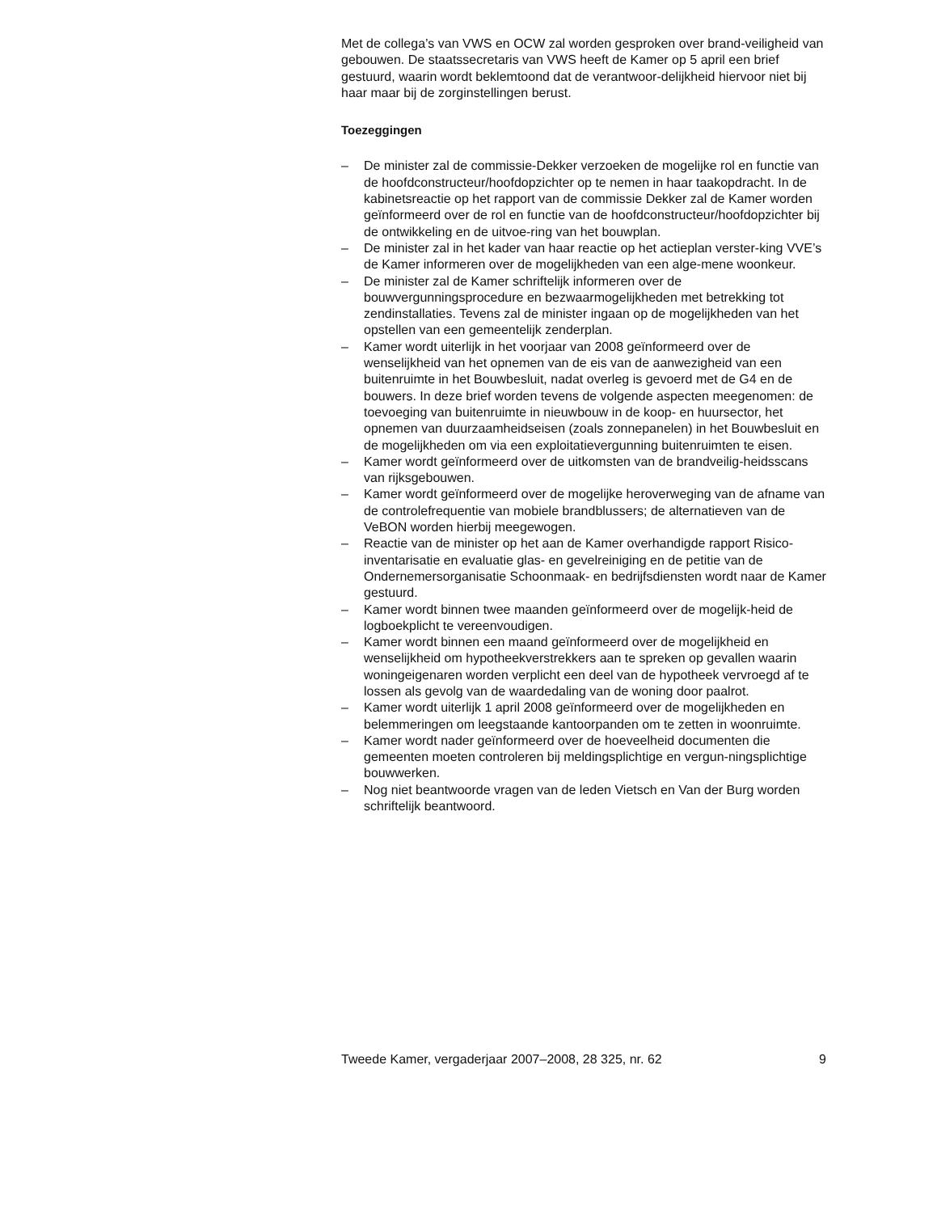Met de collega’s van VWS en OCW zal worden gesproken over brand-veiligheid van gebouwen. De staatssecretaris van VWS heeft de Kamer op 5 april een brief gestuurd, waarin wordt beklemtoond dat de verantwoor-delijkheid hiervoor niet bij haar maar bij de zorginstellingen berust.
Toezeggingen
– De minister zal de commissie-Dekker verzoeken de mogelijke rol en functie van de hoofdconstructeur/hoofdopzichter op te nemen in haar taakopdracht. In de kabinetsreactie op het rapport van de commissie Dekker zal de Kamer worden geïnformeerd over de rol en functie van de hoofdconstructeur/hoofdopzichter bij de ontwikkeling en de uitvoe-ring van het bouwplan.
– De minister zal in het kader van haar reactie op het actieplan verster-king VVE’s de Kamer informeren over de mogelijkheden van een alge-mene woonkeur.
– De minister zal de Kamer schriftelijk informeren over de bouwvergunningsprocedure en bezwaarmogelijkheden met betrekking tot zendinstallaties. Tevens zal de minister ingaan op de mogelijkheden van het opstellen van een gemeentelijk zenderplan.
– Kamer wordt uiterlijk in het voorjaar van 2008 geïnformeerd over de wenselijkheid van het opnemen van de eis van de aanwezigheid van een buitenruimte in het Bouwbesluit, nadat overleg is gevoerd met de G4 en de bouwers. In deze brief worden tevens de volgende aspecten meegenomen: de toevoeging van buitenruimte in nieuwbouw in de koop- en huursector, het opnemen van duurzaamheidseisen (zoals zonnepanelen) in het Bouwbesluit en de mogelijkheden om via een exploitatievergunning buitenruimten te eisen.
– Kamer wordt geïnformeerd over de uitkomsten van de brandveilig-heidsscans van rijksgebouwen.
– Kamer wordt geïnformeerd over de mogelijke heroverweging van de afname van de controlefrequentie van mobiele brandblussers; de alternatieven van de VeBON worden hierbij meegewogen.
– Reactie van de minister op het aan de Kamer overhandigde rapport Risico-inventarisatie en evaluatie glas- en gevelreiniging en de petitie van de Ondernemersorganisatie Schoonmaak- en bedrijfsdiensten wordt naar de Kamer gestuurd.
– Kamer wordt binnen twee maanden geïnformeerd over de mogelijk-heid de logboekplicht te vereenvoudigen.
– Kamer wordt binnen een maand geïnformeerd over de mogelijkheid en wenselijkheid om hypotheekverstrekkers aan te spreken op gevallen waarin woningeigenaren worden verplicht een deel van de hypotheek vervroegd af te lossen als gevolg van de waardedaling van de woning door paalrot.
– Kamer wordt uiterlijk 1 april 2008 geïnformeerd over de mogelijkheden en belemmeringen om leegstaande kantoorpanden om te zetten in woonruimte.
– Kamer wordt nader geïnformeerd over de hoeveelheid documenten die gemeenten moeten controleren bij meldingsplichtige en vergun-ningsplichtige bouwwerken.
– Nog niet beantwoorde vragen van de leden Vietsch en Van der Burg worden schriftelijk beantwoord.
Tweede Kamer, vergaderjaar 2007–2008, 28 325, nr. 62 9